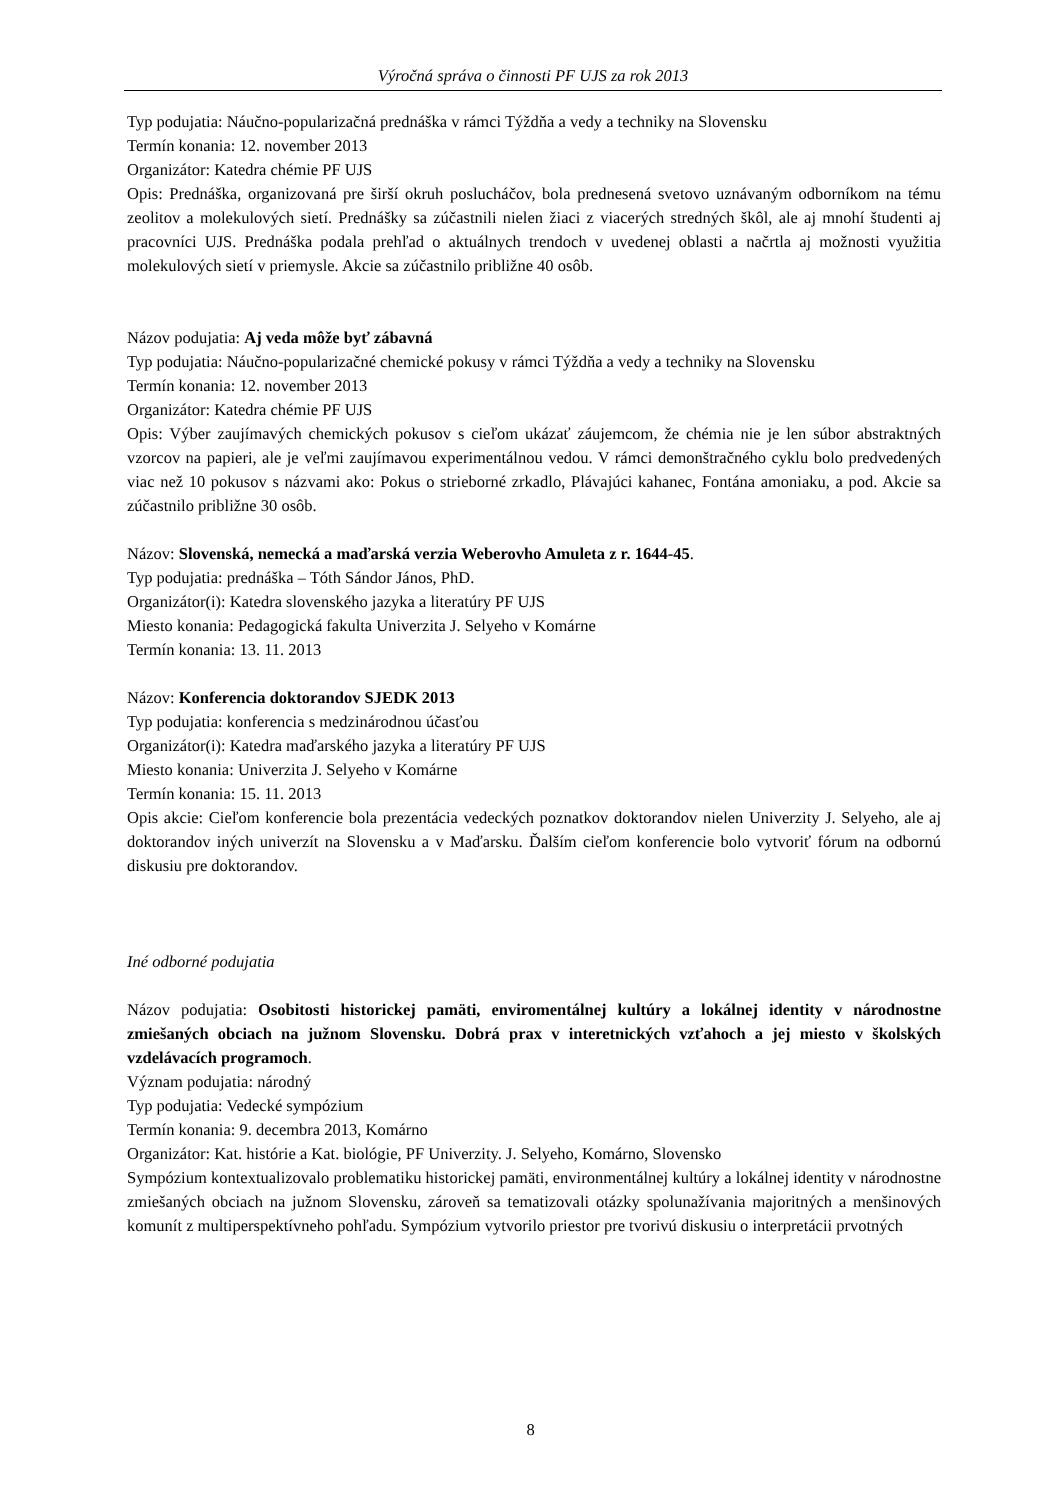Výročná správa o činnosti PF UJS za rok 2013
Typ podujatia: Náučno-popularizačná prednáška v rámci Týždňa a vedy a techniky na Slovensku
Termín konania: 12. november 2013
Organizátor: Katedra chémie PF UJS
Opis: Prednáška, organizovaná pre širší okruh poslucháčov, bola prednesená svetovo uznávaným odborníkom na tému zeolitov a molekulových sietí. Prednášky sa zúčastnili nielen žiaci z viacerých stredných škôl, ale aj mnohí študenti aj pracovníci UJS. Prednáška podala prehľad o aktuálnych trendoch v uvedenej oblasti a načrtla aj možnosti využitia molekulových sietí v priemysle. Akcie sa zúčastnilo približne 40 osôb.
Názov podujatia: Aj veda môže byť zábavná
Typ podujatia: Náučno-popularizačné chemické pokusy v rámci Týždňa a vedy a techniky na Slovensku
Termín konania: 12. november 2013
Organizátor: Katedra chémie PF UJS
Opis: Výber zaujímavých chemických pokusov s cieľom ukázať záujemcom, že chémia nie je len súbor abstraktných vzorcov na papieri, ale je veľmi zaujímavou experimentálnou vedou. V rámci demonštračného cyklu bolo predvedených viac než 10 pokusov s názvami ako: Pokus o strieborné zrkadlo, Plávajúci kahanec, Fontána amoniaku, a pod. Akcie sa zúčastnilo približne 30 osôb.
Názov: Slovenská, nemecká a maďarská verzia Weberovho Amuleta z r. 1644-45.
Typ podujatia: prednáška – Tóth Sándor János, PhD.
Organizátor(i): Katedra slovenského jazyka a literatúry PF UJS
Miesto konania: Pedagogická fakulta Univerzita J. Selyeho v Komárne
Termín konania: 13. 11. 2013
Názov: Konferencia doktorandov SJEDK 2013
Typ podujatia: konferencia s medzinárodnou účasťou
Organizátor(i): Katedra maďarského jazyka a literatúry PF UJS
Miesto konania: Univerzita J. Selyeho v Komárne
Termín konania: 15. 11. 2013
Opis akcie: Cieľom konferencie bola prezentácia vedeckých poznatkov doktorandov nielen Univerzity J. Selyeho, ale aj doktorandov iných univerzít na Slovensku a v Maďarsku. Ďalším cieľom konferencie bolo vytvoriť fórum na odbornú diskusiu pre doktorandov.
Iné odborné podujatia
Názov podujatia: Osobitosti historickej pamäti, enviromentálnej kultúry a lokálnej identity v národnostne zmiešaných obciach na južnom Slovensku. Dobrá prax v interetnických vzťahoch a jej miesto v školských vzdelávacích programoch.
Význam podujatia: národný
Typ podujatia: Vedecké sympózium
Termín konania: 9. decembra 2013, Komárno
Organizátor: Kat. histórie a Kat. biológie, PF Univerzity. J. Selyeho, Komárno, Slovensko
Sympózium kontextualizovalo problematiku historickej pamäti, environmentálnej kultúry a lokálnej identity v národnostne zmiešaných obciach na južnom Slovensku, zároveň sa tematizovali otázky spolunažívania majoritných a menšinových komunít z multiperspektívneho pohľadu. Sympózium vytvorilo priestor pre tvorivú diskusiu o interpretácii prvotných
8